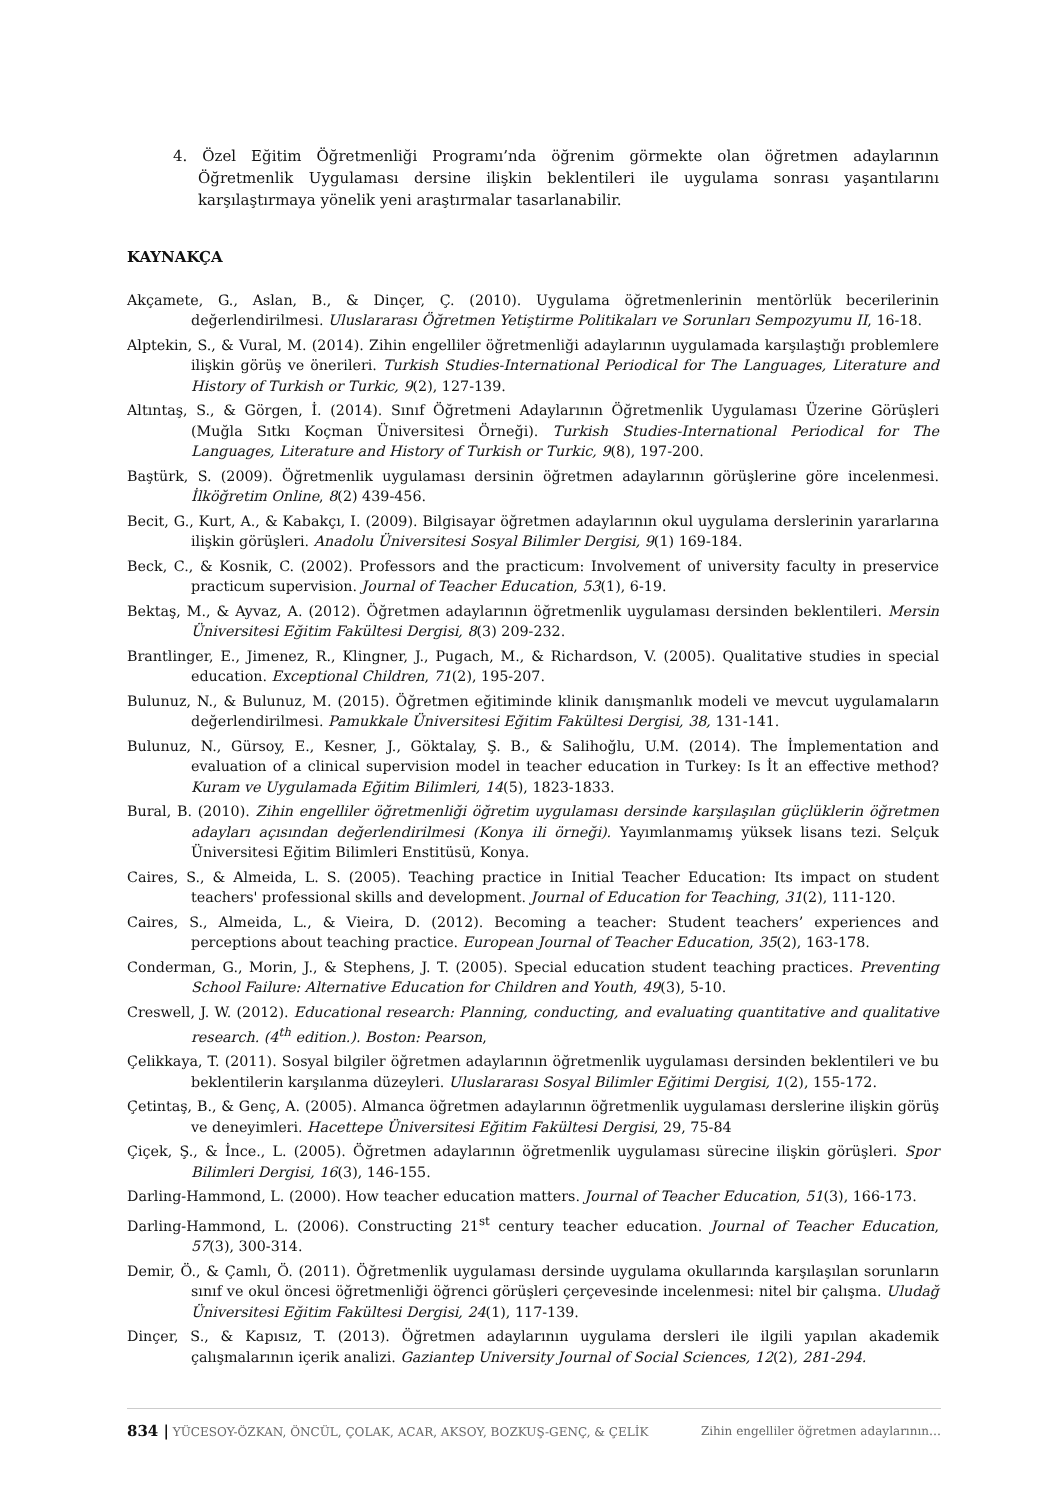4. Özel Eğitim Öğretmenliği Programı’nda öğrenim görmekte olan öğretmen adaylarının Öğretmenlik Uygulaması dersine ilişkin beklentileri ile uygulama sonrası yaşantılarını karşılaştırmaya yönelik yeni araştırmalar tasarlanabilir.
KAYNAKÇA
Akçamete, G., Aslan, B., & Dinçer, Ç. (2010). Uygulama öğretmenlerinin mentörlük becerilerinin değerlendirilmesi. Uluslararası Öğretmen Yetiştirme Politikaları ve Sorunları Sempozyumu II, 16-18.
Alptekin, S., & Vural, M. (2014). Zihin engelliler öğretmenliği adaylarının uygulamada karşılaştığı problemlere ilişkin görüş ve önerileri. Turkish Studies-International Periodical for The Languages, Literature and History of Turkish or Turkic, 9(2), 127-139.
Altıntaş, S., & Görgen, İ. (2014). Sınıf Öğretmeni Adaylarının Öğretmenlik Uygulaması Üzerine Görüşleri (Muğla Sıtkı Koçman Üniversitesi Örneği). Turkish Studies-International Periodical for The Languages, Literature and History of Turkish or Turkic, 9(8), 197-200.
Baştürk, S. (2009). Öğretmenlik uygulaması dersinin öğretmen adaylarının görüşlerine göre incelenmesi. İlköğretim Online, 8(2) 439-456.
Becit, G., Kurt, A., & Kabakçı, I. (2009). Bilgisayar öğretmen adaylarının okul uygulama derslerinin yararlarına ilişkin görüşleri. Anadolu Üniversitesi Sosyal Bilimler Dergisi, 9(1) 169-184.
Beck, C., & Kosnik, C. (2002). Professors and the practicum: Involvement of university faculty in preservice practicum supervision. Journal of Teacher Education, 53(1), 6-19.
Bektaş, M., & Ayvaz, A. (2012). Öğretmen adaylarının öğretmenlik uygulaması dersinden beklentileri. Mersin Üniversitesi Eğitim Fakültesi Dergisi, 8(3) 209-232.
Brantlinger, E., Jimenez, R., Klingner, J., Pugach, M., & Richardson, V. (2005). Qualitative studies in special education. Exceptional Children, 71(2), 195-207.
Bulunuz, N., & Bulunuz, M. (2015). Öğretmen eğitiminde klinik danışmanlık modeli ve mevcut uygulamaların değerlendirilmesi. Pamukkale Üniversitesi Eğitim Fakültesi Dergisi, 38, 131-141.
Bulunuz, N., Gürsoy, E., Kesner, J., Göktalay, Ş. B., & Salihoğlu, U.M. (2014). The İmplementation and evaluation of a clinical supervision model in teacher education in Turkey: Is İt an effective method? Kuram ve Uygulamada Eğitim Bilimleri, 14(5), 1823-1833.
Bural, B. (2010). Zihin engelliler öğretmenliği öğretim uygulaması dersinde karşılaşılan güçlüklerin öğretmen adayları açısından değerlendirilmesi (Konya ili örneği). Yayımlanmamış yüksek lisans tezi. Selçuk Üniversitesi Eğitim Bilimleri Enstitüsü, Konya.
Caires, S., & Almeida, L. S. (2005). Teaching practice in Initial Teacher Education: Its impact on student teachers' professional skills and development. Journal of Education for Teaching, 31(2), 111-120.
Caires, S., Almeida, L., & Vieira, D. (2012). Becoming a teacher: Student teachers’ experiences and perceptions about teaching practice. European Journal of Teacher Education, 35(2), 163-178.
Conderman, G., Morin, J., & Stephens, J. T. (2005). Special education student teaching practices. Preventing School Failure: Alternative Education for Children and Youth, 49(3), 5-10.
Creswell, J. W. (2012). Educational research: Planning, conducting, and evaluating quantitative and qualitative research. (4<sup>th</sup> edition.). Boston: Pearson,
Çelikkaya, T. (2011). Sosyal bilgiler öğretmen adaylarının öğretmenlik uygulaması dersinden beklentileri ve bu beklentilerin karşılanma düzeyleri. Uluslararası Sosyal Bilimler Eğitimi Dergisi, 1(2), 155-172.
Çetintaş, B., & Genç, A. (2005). Almanca öğretmen adaylarının öğretmenlik uygulaması derslerine ilişkin görüş ve deneyimleri. Hacettepe Üniversitesi Eğitim Fakültesi Dergisi, 29, 75-84
Çiçek, Ş., & İnce., L. (2005). Öğretmen adaylarının öğretmenlik uygulaması sürecine ilişkin görüşleri. Spor Bilimleri Dergisi, 16(3), 146-155.
Darling-Hammond, L. (2000). How teacher education matters. Journal of Teacher Education, 51(3), 166-173.
Darling-Hammond, L. (2006). Constructing 21<sup>st</sup> century teacher education. Journal of Teacher Education, 57(3), 300-314.
Demir, Ö., & Çamlı, Ö. (2011). Öğretmenlik uygulaması dersinde uygulama okullarında karşılaşılan sorunların sınıf ve okul öncesi öğretmenliği öğrenci görüşleri çerçevesinde incelenmesi: nitel bir çalışma. Uludağ Üniversitesi Eğitim Fakültesi Dergisi, 24(1), 117-139.
Dinçer, S., & Kapısız, T. (2013). Öğretmen adaylarının uygulama dersleri ile ilgili yapılan akademik çalışmalarının içerik analizi. Gaziantep University Journal of Social Sciences, 12(2), 281-294.
834 | YÜCESOY-ÖZKAN, ÖNCÜL, ÇOLAK, ACAR, AKSOY, BOZKUŞ-GENÇ, & ÇELİK Zihin engelliler öğretmen adaylarının…